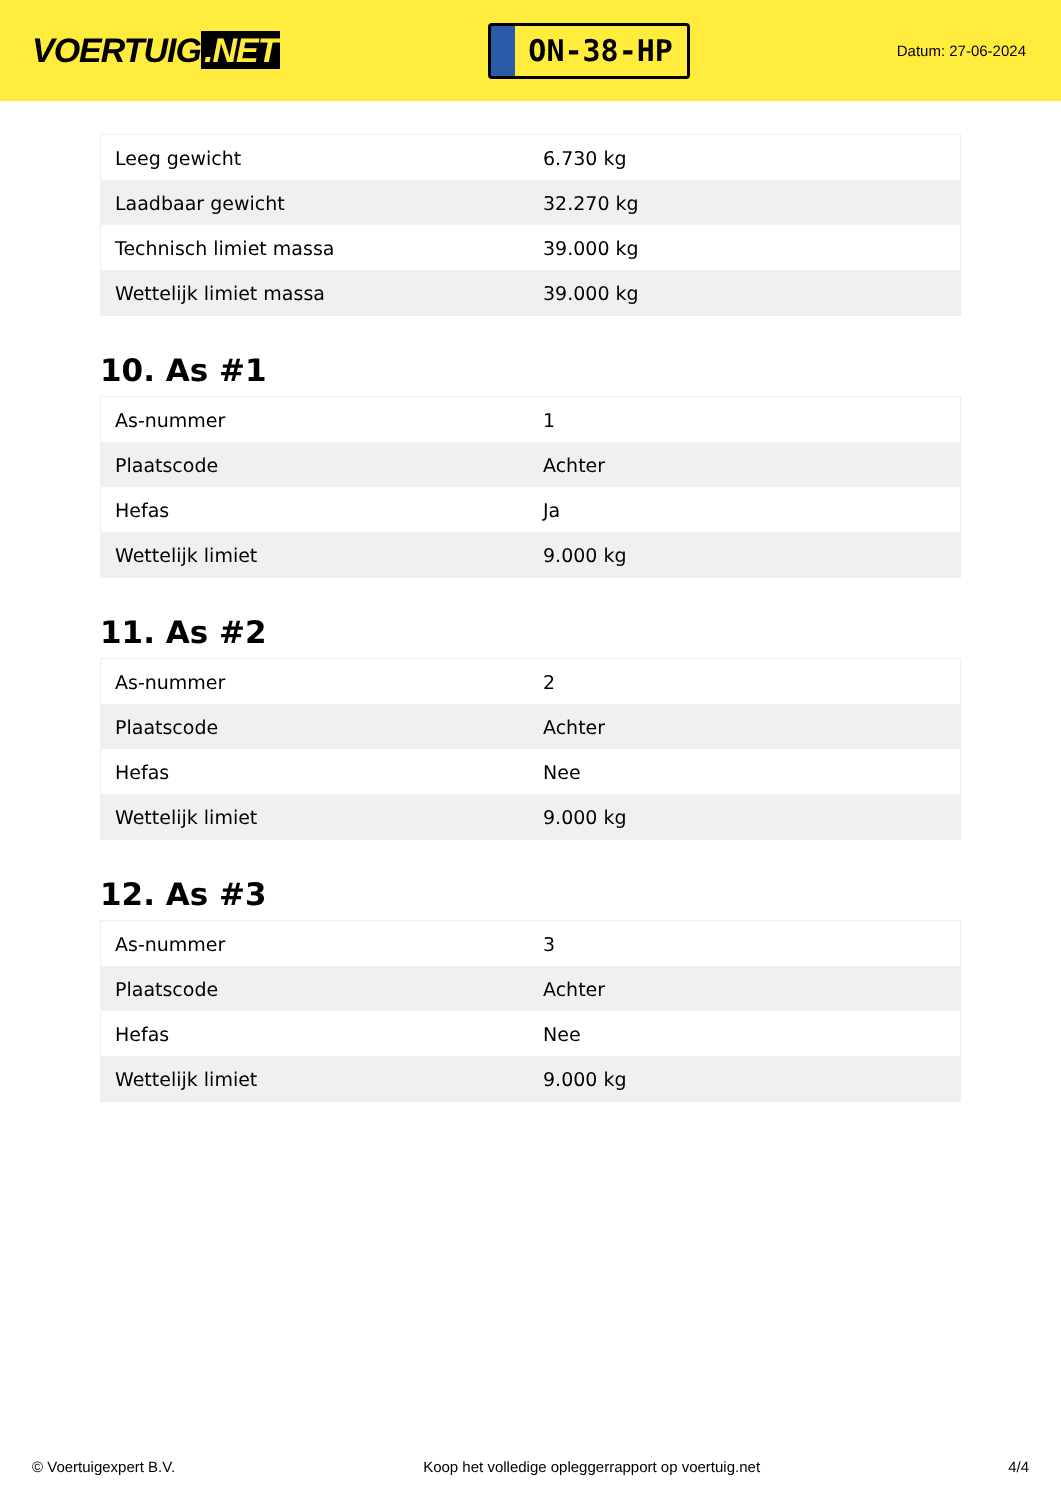VOERTUIG.NET
ON-38-HP
Datum: 27-06-2024
| Leeg gewicht | 6.730 kg |
| Laadbaar gewicht | 32.270 kg |
| Technisch limiet massa | 39.000 kg |
| Wettelijk limiet massa | 39.000 kg |
10. As #1
| As-nummer | 1 |
| Plaatscode | Achter |
| Hefas | Ja |
| Wettelijk limiet | 9.000 kg |
11. As #2
| As-nummer | 2 |
| Plaatscode | Achter |
| Hefas | Nee |
| Wettelijk limiet | 9.000 kg |
12. As #3
| As-nummer | 3 |
| Plaatscode | Achter |
| Hefas | Nee |
| Wettelijk limiet | 9.000 kg |
© Voertuigexpert B.V. Koop het volledige opleggerrapport op voertuig.net 4/4